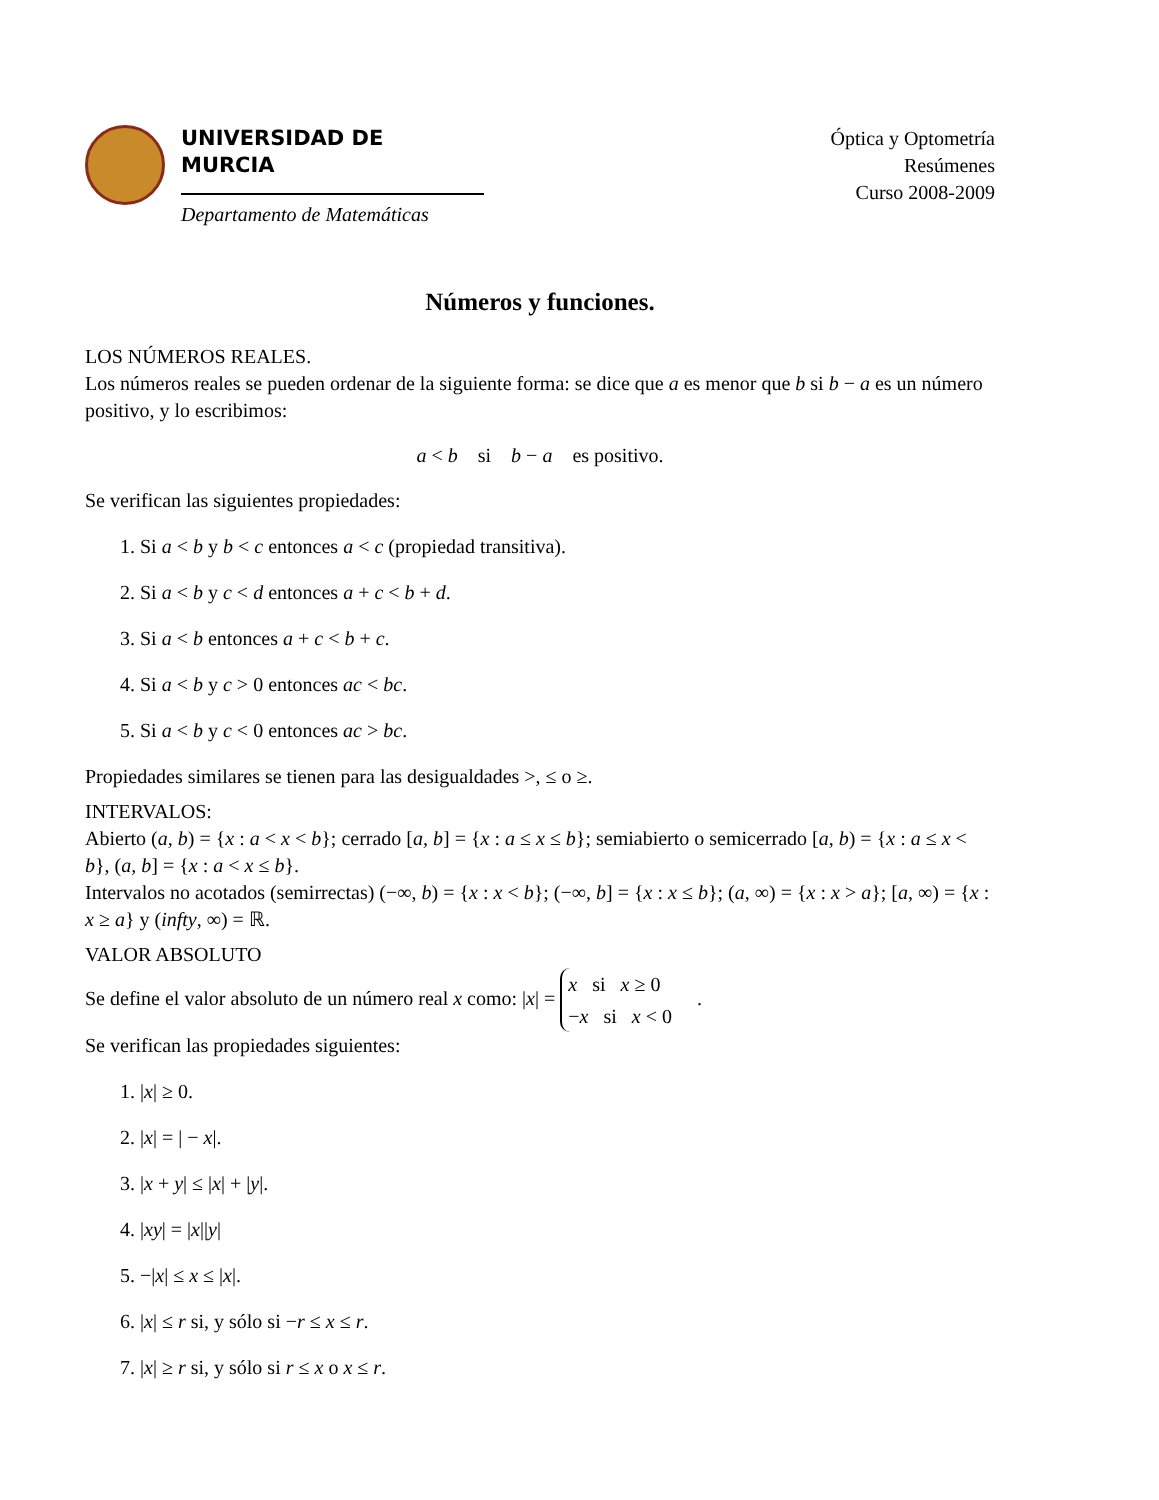UNIVERSIDAD DE MURCIA
Departamento de Matemáticas
Óptica y Optometría
Resúmenes
Curso 2008-2009
Números y funciones.
LOS NÚMEROS REALES.
Los números reales se pueden ordenar de la siguiente forma: se dice que a es menor que b si b − a es un número positivo, y lo escribimos:
a < b si b − a es positivo.
Se verifican las siguientes propiedades:
1. Si a < b y b < c entonces a < c (propiedad transitiva).
2. Si a < b y c < d entonces a + c < b + d.
3. Si a < b entonces a + c < b + c.
4. Si a < b y c > 0 entonces ac < bc.
5. Si a < b y c < 0 entonces ac > bc.
Propiedades similares se tienen para las desigualdades >, ≤ o ≥.
INTERVALOS:
Abierto (a, b) = {x : a < x < b}; cerrado [a, b] = {x : a ≤ x ≤ b}; semiabierto o semicerrado [a, b) = {x : a ≤ x < b}, (a, b] = {x : a < x ≤ b}.
Intervalos no acotados (semirrectas) (−∞, b) = {x : x < b}; (−∞, b] = {x : x ≤ b}; (a, ∞) = {x : x > a}; [a, ∞) = {x : x ≥ a} y (infty, ∞) = ℝ.
VALOR ABSOLUTO
Se define el valor absoluto de un número real x como: |x| = x si x ≥ 0
−x si x < 0 .
Se verifican las propiedades siguientes:
1. |x| ≥ 0.
2. |x| = | − x|.
3. |x + y| ≤ |x| + |y|.
4. |xy| = |x||y|
5. −|x| ≤ x ≤ |x|.
6. |x| ≤ r si, y sólo si −r ≤ x ≤ r.
7. |x| ≥ r si, y sólo si r ≤ x o x ≤ r.